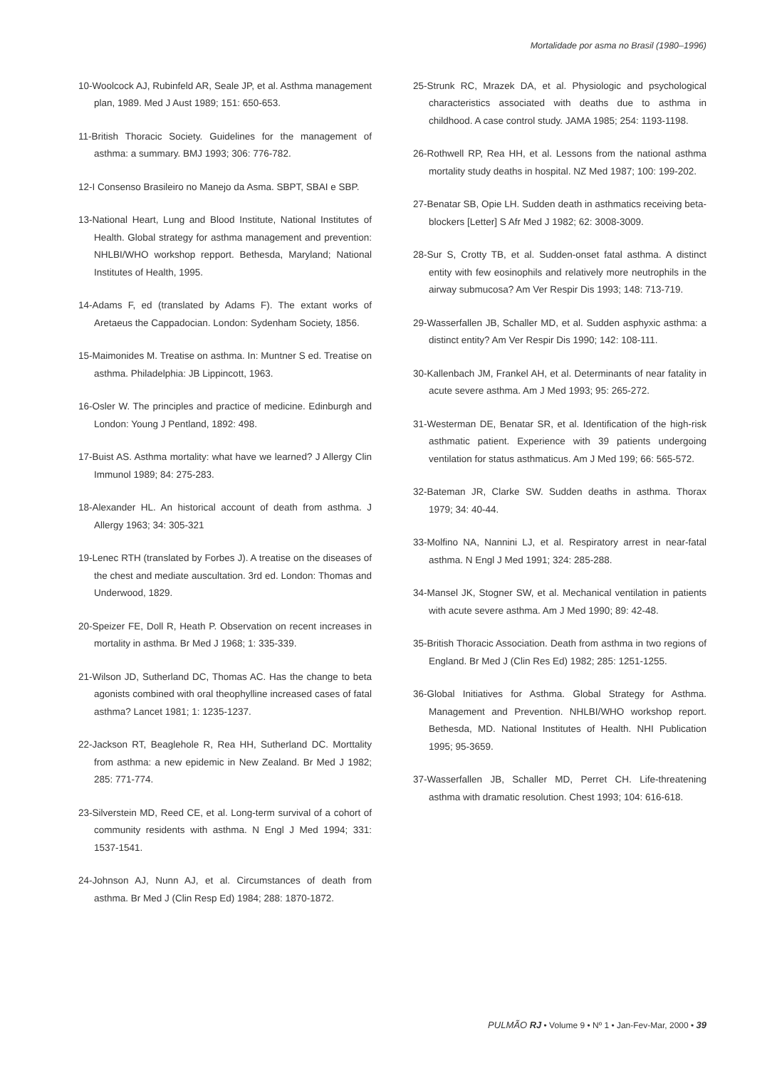Mortalidade por asma no Brasil (1980–1996)
10-Woolcock AJ, Rubinfeld AR, Seale JP, et al. Asthma management plan, 1989. Med J Aust 1989; 151: 650-653.
11-British Thoracic Society. Guidelines for the management of asthma: a summary. BMJ 1993; 306: 776-782.
12-I Consenso Brasileiro no Manejo da Asma. SBPT, SBAI e SBP.
13-National Heart, Lung and Blood Institute, National Institutes of Health. Global strategy for asthma management and prevention: NHLBI/WHO workshop repport. Bethesda, Maryland; National Institutes of Health, 1995.
14-Adams F, ed (translated by Adams F). The extant works of Aretaeus the Cappadocian. London: Sydenham Society, 1856.
15-Maimonides M. Treatise on asthma. In: Muntner S ed. Treatise on asthma. Philadelphia: JB Lippincott, 1963.
16-Osler W. The principles and practice of medicine. Edinburgh and London: Young J Pentland, 1892: 498.
17-Buist AS. Asthma mortality: what have we learned? J Allergy Clin Immunol 1989; 84: 275-283.
18-Alexander HL. An historical account of death from asthma. J Allergy 1963; 34: 305-321
19-Lenec RTH (translated by Forbes J). A treatise on the diseases of the chest and mediate auscultation. 3rd ed. London: Thomas and Underwood, 1829.
20-Speizer FE, Doll R, Heath P. Observation on recent increases in mortality in asthma. Br Med J 1968; 1: 335-339.
21-Wilson JD, Sutherland DC, Thomas AC. Has the change to beta agonists combined with oral theophylline increased cases of fatal asthma? Lancet 1981; 1: 1235-1237.
22-Jackson RT, Beaglehole R, Rea HH, Sutherland DC. Morttality from asthma: a new epidemic in New Zealand. Br Med J 1982; 285: 771-774.
23-Silverstein MD, Reed CE, et al. Long-term survival of a cohort of community residents with asthma. N Engl J Med 1994; 331: 1537-1541.
24-Johnson AJ, Nunn AJ, et al. Circumstances of death from asthma. Br Med J (Clin Resp Ed) 1984; 288: 1870-1872.
25-Strunk RC, Mrazek DA, et al. Physiologic and psychological characteristics associated with deaths due to asthma in childhood. A case control study. JAMA 1985; 254: 1193-1198.
26-Rothwell RP, Rea HH, et al. Lessons from the national asthma mortality study deaths in hospital. NZ Med 1987; 100: 199-202.
27-Benatar SB, Opie LH. Sudden death in asthmatics receiving beta-blockers [Letter] S Afr Med J 1982; 62: 3008-3009.
28-Sur S, Crotty TB, et al. Sudden-onset fatal asthma. A distinct entity with few eosinophils and relatively more neutrophils in the airway submucosa? Am Ver Respir Dis 1993; 148: 713-719.
29-Wasserfallen JB, Schaller MD, et al. Sudden asphyxic asthma: a distinct entity? Am Ver Respir Dis 1990; 142: 108-111.
30-Kallenbach JM, Frankel AH, et al. Determinants of near fatality in acute severe asthma. Am J Med 1993; 95: 265-272.
31-Westerman DE, Benatar SR, et al. Identification of the high-risk asthmatic patient. Experience with 39 patients undergoing ventilation for status asthmaticus. Am J Med 199; 66: 565-572.
32-Bateman JR, Clarke SW. Sudden deaths in asthma. Thorax 1979; 34: 40-44.
33-Molfino NA, Nannini LJ, et al. Respiratory arrest in near-fatal asthma. N Engl J Med 1991; 324: 285-288.
34-Mansel JK, Stogner SW, et al. Mechanical ventilation in patients with acute severe asthma. Am J Med 1990; 89: 42-48.
35-British Thoracic Association. Death from asthma in two regions of England. Br Med J (Clin Res Ed) 1982; 285: 1251-1255.
36-Global Initiatives for Asthma. Global Strategy for Asthma. Management and Prevention. NHLBI/WHO workshop report. Bethesda, MD. National Institutes of Health. NHI Publication 1995; 95-3659.
37-Wasserfallen JB, Schaller MD, Perret CH. Life-threatening asthma with dramatic resolution. Chest 1993; 104: 616-618.
PULMÃO RJ • Volume 9 • Nº 1 • Jan-Fev-Mar, 2000 • 39